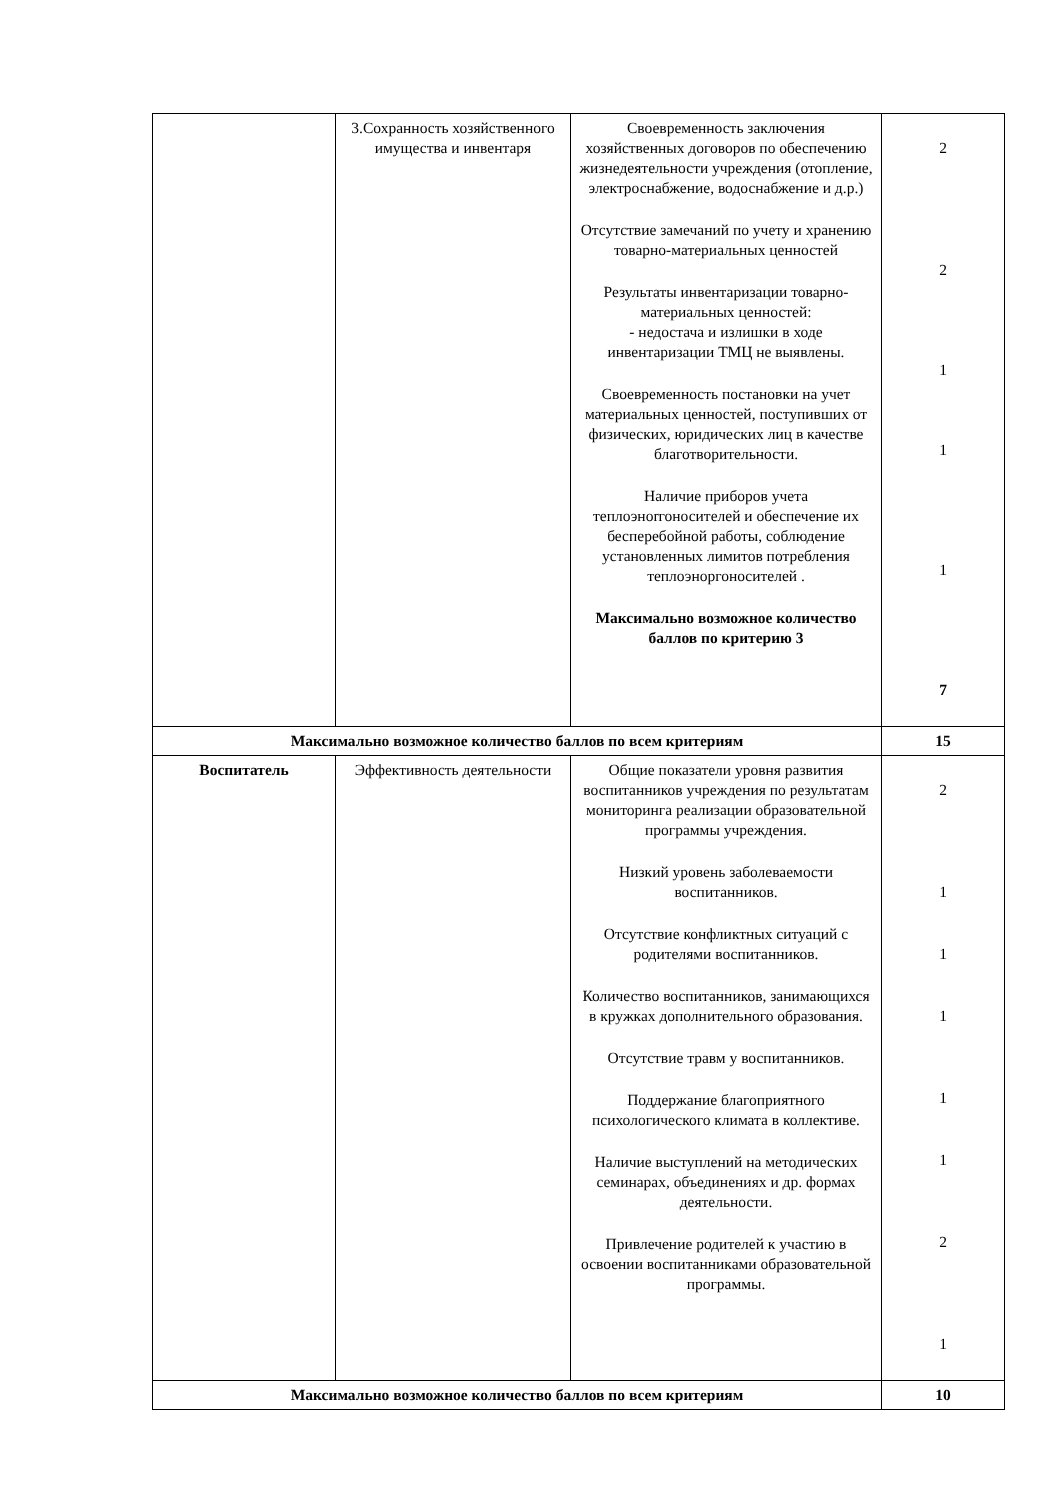| | 3.Сохранность хозяйственного имущества и инвентаря | Своевременность заключения хозяйственных договоров по обеспечению жизнедеятельности учреждения (отопление, электроснабжение, водоснабжение и д.р.) Отсутствие замечаний по учету и хранению товарно-материальных ценностей Результаты инвентаризации товарно-материальных ценностей: - недостача и излишки в ходе инвентаризации ТМЦ не выявлены. Своевременность постановки на учет материальных ценностей, поступивших от физических, юридических лиц в качестве благотворительности. Наличие приборов учета теплоэнorгоносителей и обеспечение их бесперебойной работы, соблюдение установленных лимитов потребления теплоэнoргоносителей . Максимально возможное количество баллов по критерию 3 | 2 2 1 1 1 7 |
| Максимально возможное количество баллов по всем критериям | | | 15 |
| Воспитатель | Эффективность деятельности | Общие показатели уровня развития воспитанников учреждения по результатам мониторинга реализации образовательной программы учреждения. Низкий уровень заболеваемости воспитанников. Отсутствие конфликтных ситуаций с родителями воспитанников. Количество воспитанников, занимающихся в кружках дополнительного образования. Отсутствие травм у воспитанников. Поддержание благоприятного психологического климата в коллективе. Наличие выступлений на методических семинарах, объединениях и др. формах деятельности. Привлечение родителей к участию в освоении воспитанниками образовательной программы. | 2 1 1 1 1 1 2 1 |
| Максимально возможное количество баллов по всем критериям | | | 10 |